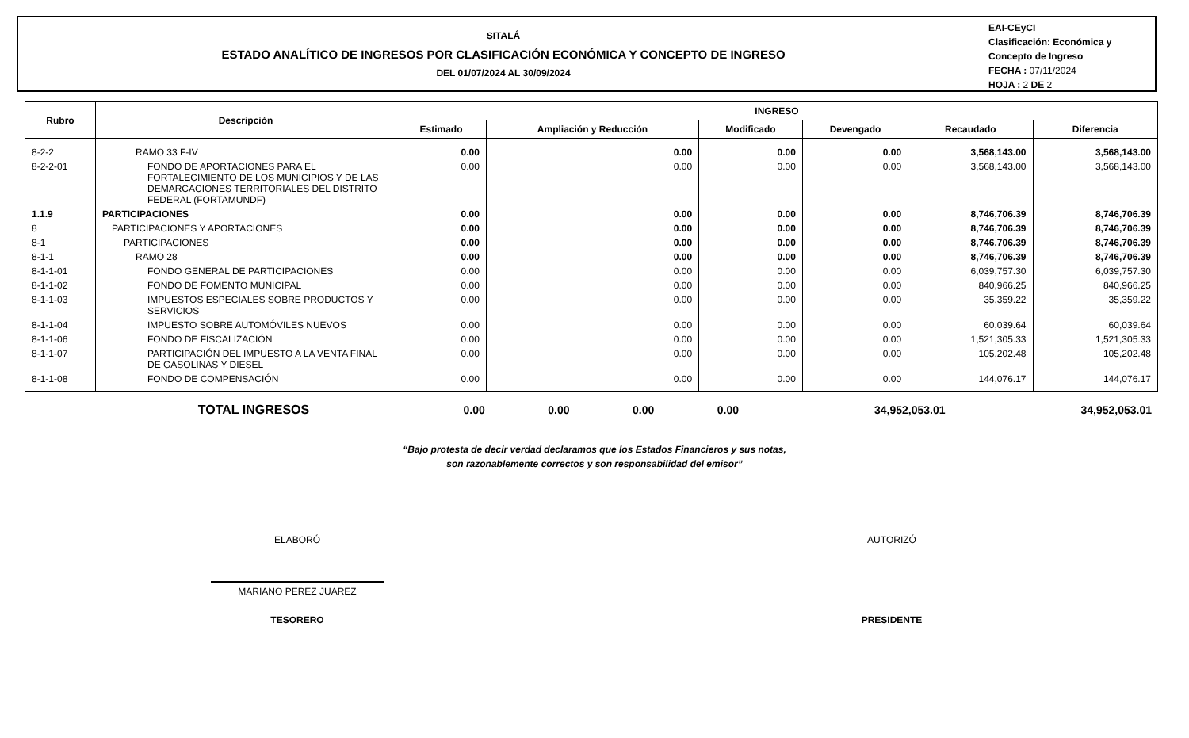SITALÁ
ESTADO ANALÍTICO DE INGRESOS POR CLASIFICACIÓN ECONÓMICA Y CONCEPTO DE INGRESO
DEL 01/07/2024 AL 30/09/2024
EAI-CEyCI
Clasificación: Económica y
Concepto de Ingreso
FECHA : 07/11/2024
HOJA : 2 DE 2
| Rubro | Descripción | INGRESO | | | | | |
| --- | --- | --- | --- | --- | --- | --- | --- |
| | | Estimado | Ampliación y Reducción | Modificado | Devengado | Recaudado | Diferencia |
| 8-2-2 | RAMO 33 F-IV | 0.00 | 0.00 | 0.00 | 0.00 | 3,568,143.00 | 3,568,143.00 |
| 8-2-2-01 | FONDO DE APORTACIONES PARA EL FORTALECIMIENTO DE LOS MUNICIPIOS Y DE LAS DEMARCACIONES TERRITORIALES DEL DISTRITO FEDERAL (FORTAMUNDF) | 0.00 | 0.00 | 0.00 | 0.00 | 3,568,143.00 | 3,568,143.00 |
| 1.1.9 | PARTICIPACIONES | 0.00 | 0.00 | 0.00 | 0.00 | 8,746,706.39 | 8,746,706.39 |
| 8 | PARTICIPACIONES Y APORTACIONES | 0.00 | 0.00 | 0.00 | 0.00 | 8,746,706.39 | 8,746,706.39 |
| 8-1 | PARTICIPACIONES | 0.00 | 0.00 | 0.00 | 0.00 | 8,746,706.39 | 8,746,706.39 |
| 8-1-1 | RAMO 28 | 0.00 | 0.00 | 0.00 | 0.00 | 8,746,706.39 | 8,746,706.39 |
| 8-1-1-01 | FONDO GENERAL DE PARTICIPACIONES | 0.00 | 0.00 | 0.00 | 0.00 | 6,039,757.30 | 6,039,757.30 |
| 8-1-1-02 | FONDO DE FOMENTO MUNICIPAL | 0.00 | 0.00 | 0.00 | 0.00 | 840,966.25 | 840,966.25 |
| 8-1-1-03 | IMPUESTOS ESPECIALES SOBRE PRODUCTOS Y SERVICIOS | 0.00 | 0.00 | 0.00 | 0.00 | 35,359.22 | 35,359.22 |
| 8-1-1-04 | IMPUESTO SOBRE AUTOMÓVILES NUEVOS | 0.00 | 0.00 | 0.00 | 0.00 | 60,039.64 | 60,039.64 |
| 8-1-1-06 | FONDO DE FISCALIZACIÓN | 0.00 | 0.00 | 0.00 | 0.00 | 1,521,305.33 | 1,521,305.33 |
| 8-1-1-07 | PARTICIPACIÓN DEL IMPUESTO A LA VENTA FINAL DE GASOLINAS Y DIESEL | 0.00 | 0.00 | 0.00 | 0.00 | 105,202.48 | 105,202.48 |
| 8-1-1-08 | FONDO DE COMPENSACIÓN | 0.00 | 0.00 | 0.00 | 0.00 | 144,076.17 | 144,076.17 |
| | TOTAL INGRESOS | 0.00 | 0.00 | 0.00 | 0.00 | 34,952,053.01 | 34,952,053.01 |
“Bajo protesta de decir verdad declaramos que los Estados Financieros y sus notas,
son razonablemente correctos y son responsabilidad del emisor”
ELABORÓ AUTORIZÓ
MARIANO PEREZ JUAREZ
TESORERO PRESIDENTE